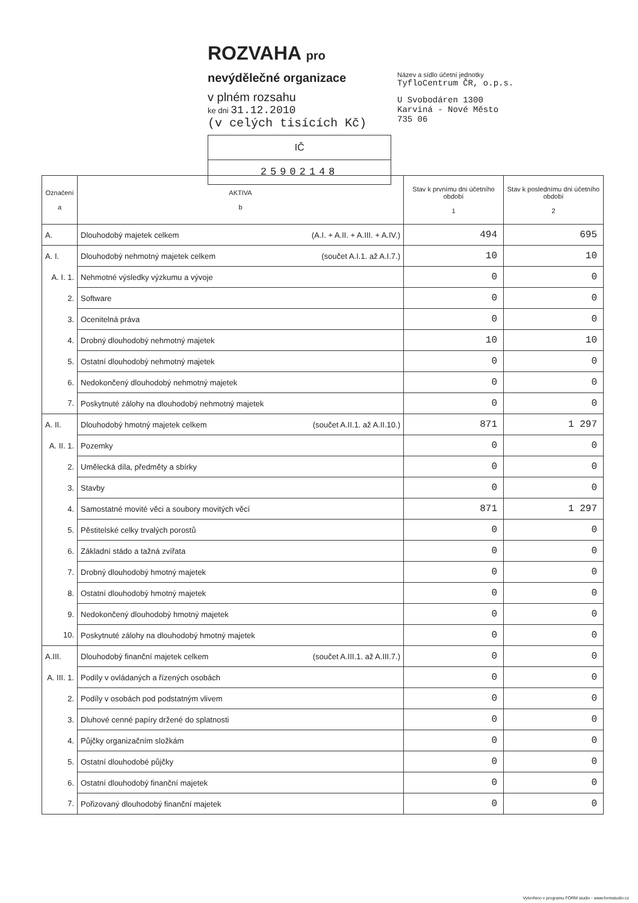ROZVAHA pro nevýdělečné organizace
v plném rozsahu
ke dni 31.12.2010
(v celých tisících Kč)
IČ
25902148
Název a sídlo účetní jednotky
TyfloCentrum ČR, o.p.s.
U Svobodáren 1300
Karviná - Nové Město
735 06
| Označení a | AKTIVA b | Stav k prvnímu dni účetního období 1 | Stav k poslednímu dni účetního období 2 |
| --- | --- | --- | --- |
| A. | Dlouhodobý majetek celkem (A.I. + A.II. + A.III. + A.IV.) | 494 | 695 |
| A. I. | Dlouhodobý nehmotný majetek celkem (součet A.I.1. až A.I.7.) | 10 | 10 |
| A. I. 1. | Nehmotné výsledky výzkumu a vývoje | 0 | 0 |
| 2. | Software | 0 | 0 |
| 3. | Ocenitelná práva | 0 | 0 |
| 4. | Drobný dlouhodobý nehmotný majetek | 10 | 10 |
| 5. | Ostatní dlouhodobý nehmotný majetek | 0 | 0 |
| 6. | Nedokončený dlouhodobý nehmotný majetek | 0 | 0 |
| 7. | Poskytnuté zálohy na dlouhodobý nehmotný majetek | 0 | 0 |
| A. II. | Dlouhodobý hmotný majetek celkem (součet A.II.1. až A.II.10.) | 871 | 1 297 |
| A. II. 1. | Pozemky | 0 | 0 |
| 2. | Umělecká díla, předměty a sbírky | 0 | 0 |
| 3. | Stavby | 0 | 0 |
| 4. | Samostatné movité věci a soubory movitých věcí | 871 | 1 297 |
| 5. | Pěstitelské celky trvalých porostů | 0 | 0 |
| 6. | Základní stádo a tažná zvířata | 0 | 0 |
| 7. | Drobný dlouhodobý hmotný majetek | 0 | 0 |
| 8. | Ostatní dlouhodobý hmotný majetek | 0 | 0 |
| 9. | Nedokončený dlouhodobý hmotný majetek | 0 | 0 |
| 10. | Poskytnuté zálohy na dlouhodobý hmotný majetek | 0 | 0 |
| A.III. | Dlouhodobý finanční majetek celkem (součet A.III.1. až A.III.7.) | 0 | 0 |
| A. III. 1. | Podíly v ovládaných a řízených osobách | 0 | 0 |
| 2. | Podíly v osobách pod podstatným vlivem | 0 | 0 |
| 3. | Dluhové cenné papíry držené do splatnosti | 0 | 0 |
| 4. | Půjčky organizačním složkám | 0 | 0 |
| 5. | Ostatní dlouhodobé půjčky | 0 | 0 |
| 6. | Ostatní dlouhodobý finanční majetek | 0 | 0 |
| 7. | Pořizovaný dlouhodobý finanční majetek | 0 | 0 |
Vytvořeno v programu FORM studio - www.formstudio.cz